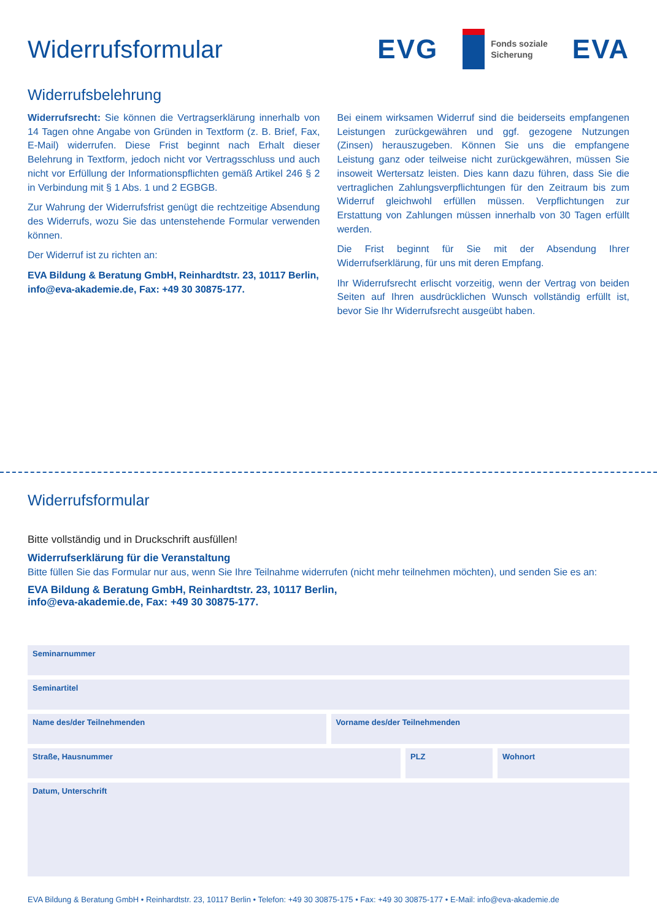Widerrufsformular
EVG Fonds soziale
Sicherung EVA
Widerrufsbelehrung
Widerrufsrecht: Sie können die Vertragserklärung innerhalb von 14 Tagen ohne Angabe von Gründen in Textform (z. B. Brief, Fax, E-Mail) widerrufen. Diese Frist beginnt nach Erhalt dieser Belehrung in Textform, jedoch nicht vor Vertragsschluss und auch nicht vor Erfüllung der Informationspflichten gemäß Artikel 246 § 2 in Verbindung mit § 1 Abs. 1 und 2 EGBGB.
Zur Wahrung der Widerrufsfrist genügt die rechtzeitige Absendung des Widerrufs, wozu Sie das untenstehende Formular verwenden können.
Der Widerruf ist zu richten an:
EVA Bildung & Beratung GmbH, Reinhardtstr. 23, 10117 Berlin,
info@eva-akademie.de, Fax: +49 30 30875-177.
Bei einem wirksamen Widerruf sind die beiderseits empfangenen Leistungen zurückgewähren und ggf. gezogene Nutzungen (Zinsen) herauszugeben. Können Sie uns die empfangene Leistung ganz oder teilweise nicht zurückgewähren, müssen Sie insoweit Wertersatz leisten. Dies kann dazu führen, dass Sie die vertraglichen Zahlungsverpflichtungen für den Zeitraum bis zum Widerruf gleichwohl erfüllen müssen. Verpflichtungen zur Erstattung von Zahlungen müssen innerhalb von 30 Tagen erfüllt werden.
Die Frist beginnt für Sie mit der Absendung Ihrer Widerrufserklärung, für uns mit deren Empfang.
Ihr Widerrufsrecht erlischt vorzeitig, wenn der Vertrag von beiden Seiten auf Ihren ausdrücklichen Wunsch vollständig erfüllt ist, bevor Sie Ihr Widerrufsrecht ausgeübt haben.
Widerrufsformular
Bitte vollständig und in Druckschrift ausfüllen!
Widerrufserklärung für die Veranstaltung
Bitte füllen Sie das Formular nur aus, wenn Sie Ihre Teilnahme widerrufen (nicht mehr teilnehmen möchten), und senden Sie es an:
EVA Bildung & Beratung GmbH, Reinhardtstr. 23, 10117 Berlin,
info@eva-akademie.de, Fax: +49 30 30875-177.
Seminarnummer
Seminartitel
Name des/der Teilnehmenden Vorname des/der Teilnehmenden
Straße, Hausnummer PLZ Wohnort
Datum, Unterschrift
EVA Bildung & Beratung GmbH • Reinhardtstr. 23, 10117 Berlin • Telefon: +49 30 30875-175 • Fax: +49 30 30875-177 • E-Mail: info@eva-akademie.de